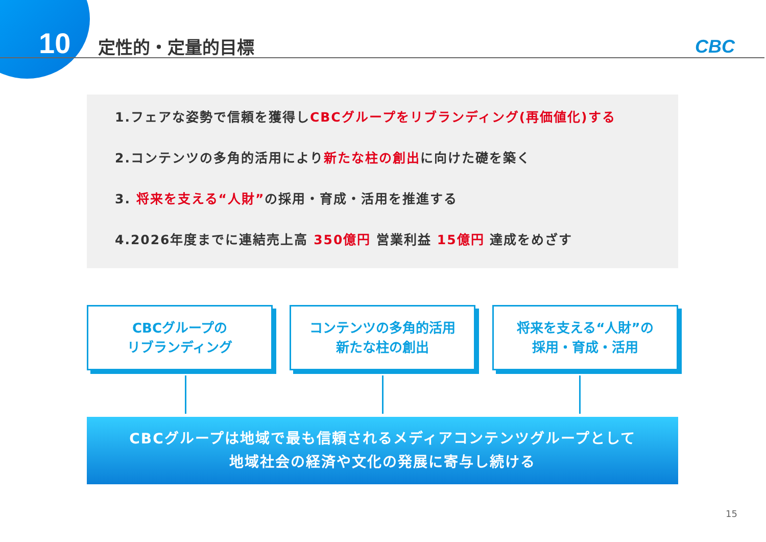10 定性的・定量的目標 CBC
1.フェアな姿勢で信頼を獲得しCBCグループをリブランディング(再価値化)する
2.コンテンツの多角的活用により新たな柱の創出に向けた礎を築く
3. 将来を支える“人財”の採用・育成・活用を推進する
4.2026年度までに連結売上高 350億円 営業利益 15億円 達成をめざす
CBCグループの
リブランディング
コンテンツの多角的活用
新たな柱の創出
将来を支える“人財”の
採用・育成・活用
CBCグループは地域で最も信頼されるメディアコンテンツグループとして
地域社会の経済や文化の発展に寄与し続ける
15